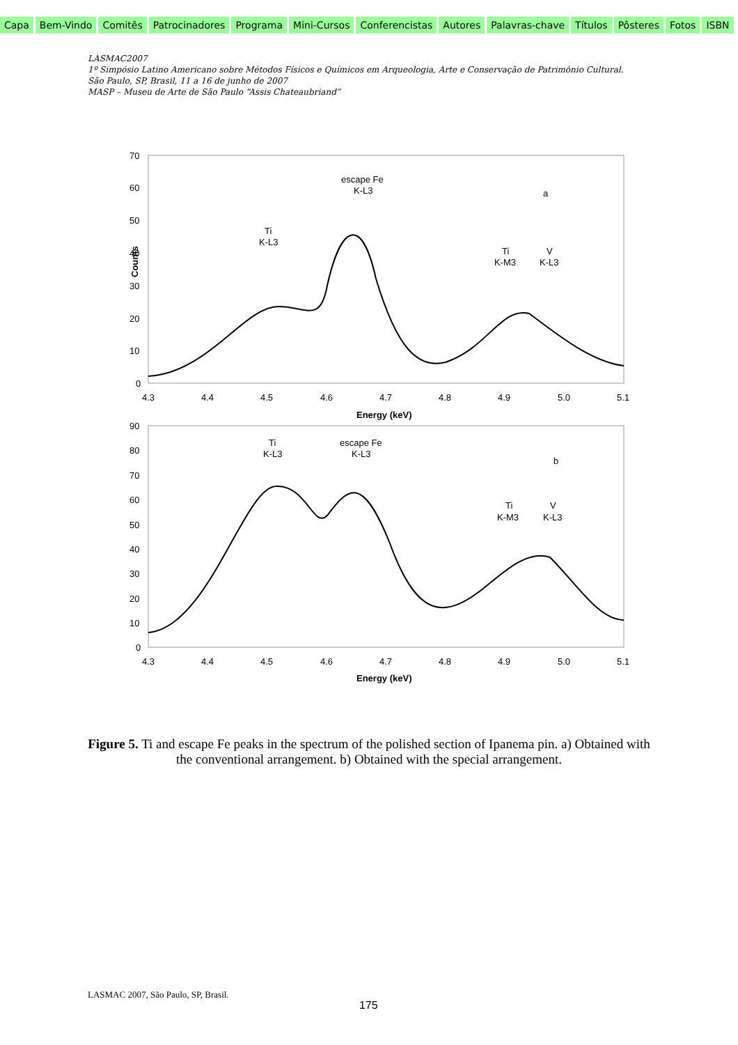Capa Bem-Vindo Comitês Patrocinadores Programa Mini-Cursos Conferencistas Autores Palavras-chave Títulos Pôsteres Fotos ISBN
LASMAC2007
1º Simpósio Latino Americano sobre Métodos Físicos e Químicos em Arqueologia, Arte e Conservação de Patrimônio Cultural.
São Paulo, SP, Brasil, 11 a 16 de junho de 2007
MASP – Museu de Arte de São Paulo “Assis Chateaubriand”
70
60
50
40
30
20
10
0
4.3
4.4
4.5
4.6
4.7
4.8
4.9
5.0
5.1
Energy (keV)
Counts
escape Fe
K-L3
Ti
K-L3
Ti
K-M3
V
K-L3
a
90
80
70
60
50
40
30
20
10
0
4.3
4.4
4.5
4.6
4.7
4.8
4.9
5.0
5.1
Energy (keV)
Ti
K-L3
escape Fe
K-L3
Ti
K-M3
V
K-L3
b
Figure 5. Ti and escape Fe peaks in the spectrum of the polished section of Ipanema pin. a) Obtained with the conventional arrangement. b) Obtained with the special arrangement.
LASMAC 2007, São Paulo, SP, Brasil.
175